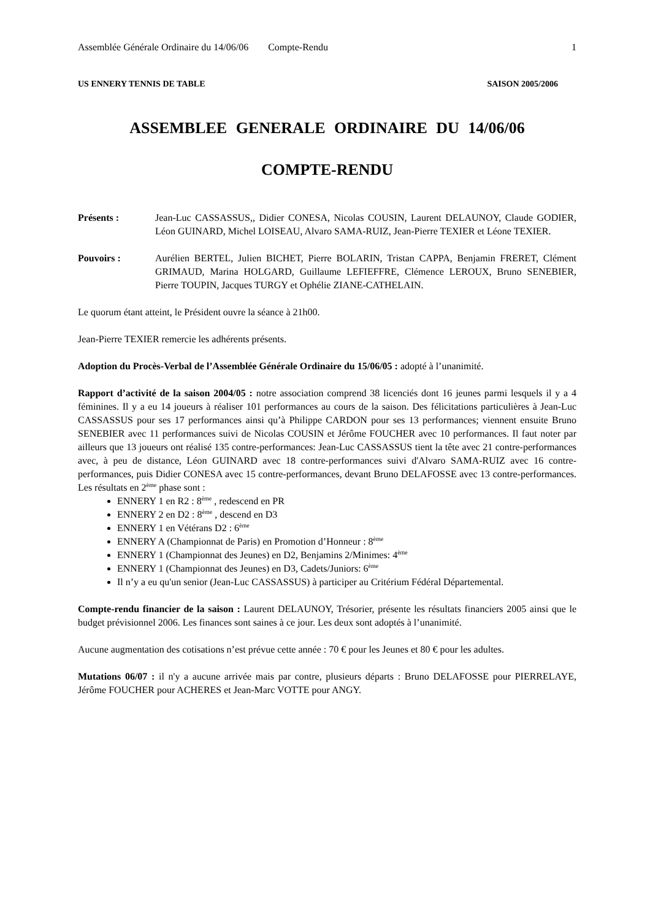Assemblée Générale Ordinaire du 14/06/06 Compte-Rendu 1
US ENNERY TENNIS DE TABLE SAISON 2005/2006
ASSEMBLEE GENERALE ORDINAIRE DU 14/06/06
COMPTE-RENDU
Présents : Jean-Luc CASSASSUS,, Didier CONESA, Nicolas COUSIN, Laurent DELAUNOY, Claude GODIER, Léon GUINARD, Michel LOISEAU, Alvaro SAMA-RUIZ, Jean-Pierre TEXIER et Léone TEXIER.
Pouvoirs : Aurélien BERTEL, Julien BICHET, Pierre BOLARIN, Tristan CAPPA, Benjamin FRERET, Clément GRIMAUD, Marina HOLGARD, Guillaume LEFIEFFRE, Clémence LEROUX, Bruno SENEBIER, Pierre TOUPIN, Jacques TURGY et Ophélie ZIANE-CATHELAIN.
Le quorum étant atteint, le Président ouvre la séance à 21h00.
Jean-Pierre TEXIER remercie les adhérents présents.
Adoption du Procès-Verbal de l’Assemblée Générale Ordinaire du 15/06/05 : adopté à l’unanimité.
Rapport d’activité de la saison 2004/05 : notre association comprend 38 licenciés dont 16 jeunes parmi lesquels il y a 4 féminines. Il y a eu 14 joueurs à réaliser 101 performances au cours de la saison. Des félicitations particulières à Jean-Luc CASSASSUS pour ses 17 performances ainsi qu’à Philippe CARDON pour ses 13 performances; viennent ensuite Bruno SENEBIER avec 11 performances suivi de Nicolas COUSIN et Jérôme FOUCHER avec 10 performances. Il faut noter par ailleurs que 13 joueurs ont réalisé 135 contre-performances: Jean-Luc CASSASSUS tient la tête avec 21 contre-performances avec, à peu de distance, Léon GUINARD avec 18 contre-performances suivi d'Alvaro SAMA-RUIZ avec 16 contre-performances, puis Didier CONESA avec 15 contre-performances, devant Bruno DELAFOSSE avec 13 contre-performances. Les résultats en 2<sup>ème</sup> phase sont :
ENNERY 1 en R2 : 8<sup>ème</sup> , redescend en PR
ENNERY 2 en D2 : 8<sup>ème</sup> , descend en D3
ENNERY 1 en Vétérans D2 : 6<sup>ème</sup>
ENNERY A (Championnat de Paris) en Promotion d’Honneur : 8<sup>ème</sup>
ENNERY 1 (Championnat des Jeunes) en D2, Benjamins 2/Minimes: 4<sup>ème</sup>
ENNERY 1 (Championnat des Jeunes) en D3, Cadets/Juniors: 6<sup>ème</sup>
Il n’y a eu qu'un senior (Jean-Luc CASSASSUS) à participer au Critérium Fédéral Départemental.
Compte-rendu financier de la saison : Laurent DELAUNOY, Trésorier, présente les résultats financiers 2005 ainsi que le budget prévisionnel 2006. Les finances sont saines à ce jour. Les deux sont adoptés à l’unanimité.
Aucune augmentation des cotisations n’est prévue cette année : 70 € pour les Jeunes et 80 € pour les adultes.
Mutations 06/07 : il n'y a aucune arrivée mais par contre, plusieurs départs : Bruno DELAFOSSE pour PIERRELAYE, Jérôme FOUCHER pour ACHERES et Jean-Marc VOTTE pour ANGY.